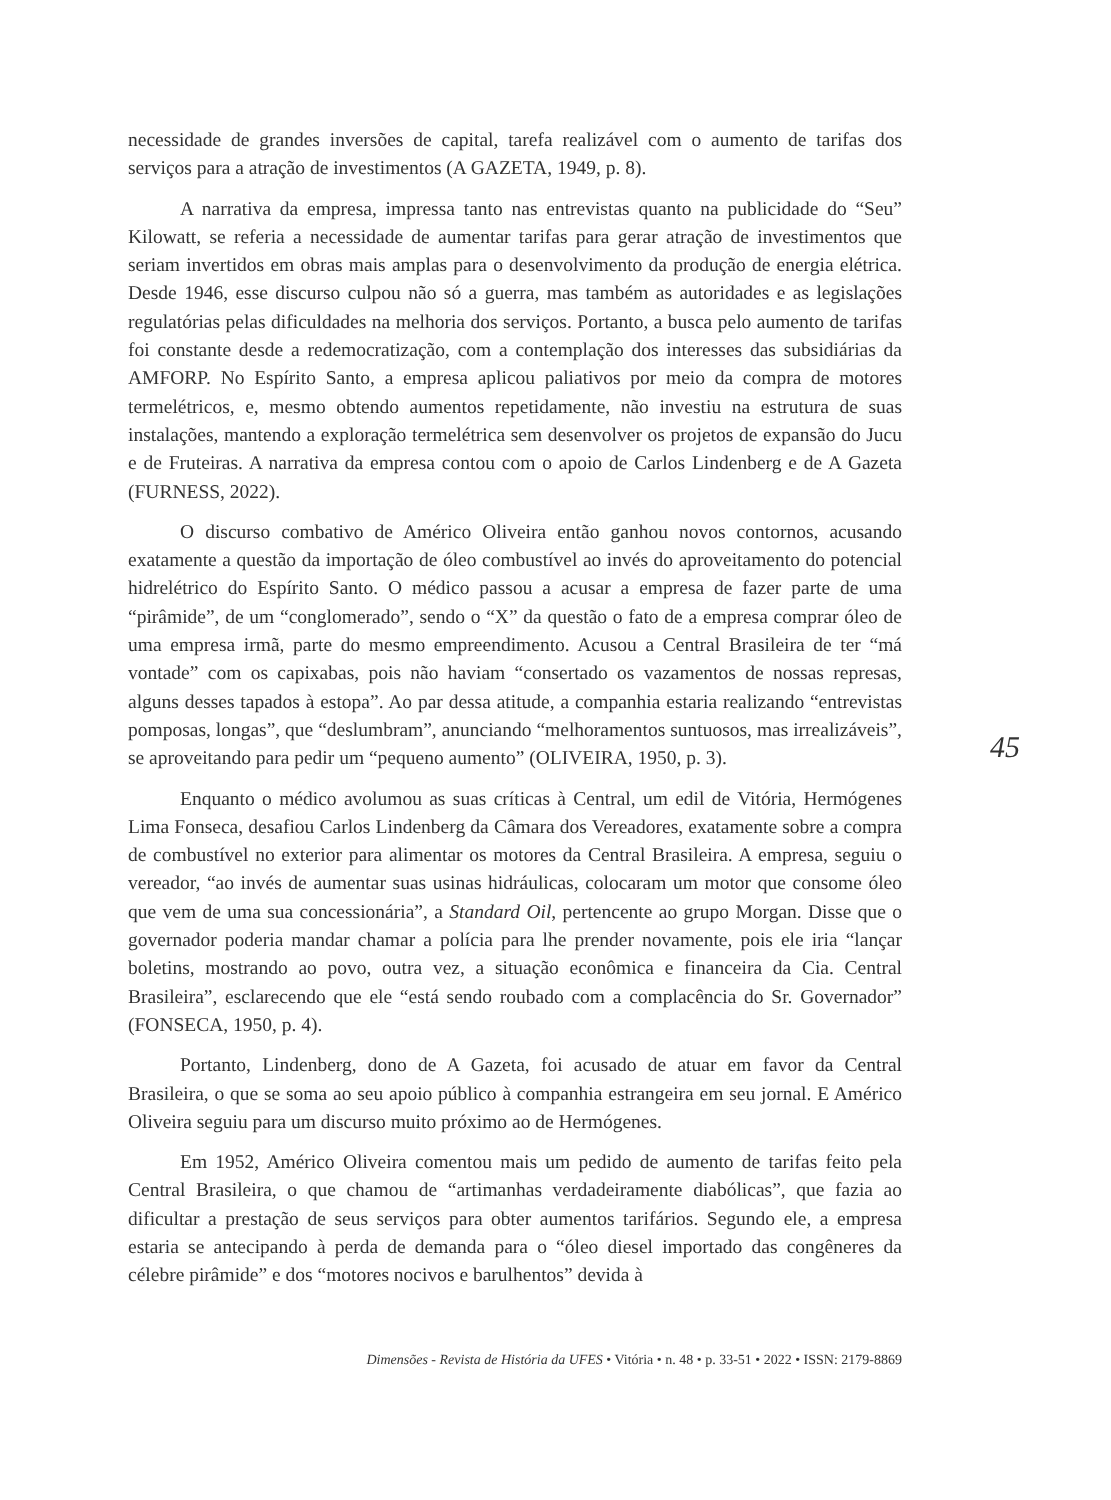necessidade de grandes inversões de capital, tarefa realizável com o aumento de tarifas dos serviços para a atração de investimentos (A GAZETA, 1949, p. 8).
A narrativa da empresa, impressa tanto nas entrevistas quanto na publicidade do “Seu” Kilowatt, se referia a necessidade de aumentar tarifas para gerar atração de investimentos que seriam invertidos em obras mais amplas para o desenvolvimento da produção de energia elétrica. Desde 1946, esse discurso culpou não só a guerra, mas também as autoridades e as legislações regulatórias pelas dificuldades na melhoria dos serviços. Portanto, a busca pelo aumento de tarifas foi constante desde a redemocratização, com a contemplação dos interesses das subsidiárias da AMFORP. No Espírito Santo, a empresa aplicou paliativos por meio da compra de motores termelétricos, e, mesmo obtendo aumentos repetidamente, não investiu na estrutura de suas instalações, mantendo a exploração termelétrica sem desenvolver os projetos de expansão do Jucu e de Fruteiras. A narrativa da empresa contou com o apoio de Carlos Lindenberg e de A Gazeta (FURNESS, 2022).
O discurso combativo de Américo Oliveira então ganhou novos contornos, acusando exatamente a questão da importação de óleo combustível ao invés do aproveitamento do potencial hidrelétrico do Espírito Santo. O médico passou a acusar a empresa de fazer parte de uma “pirâmide”, de um “conglomerado”, sendo o “X” da questão o fato de a empresa comprar óleo de uma empresa irmã, parte do mesmo empreendimento. Acusou a Central Brasileira de ter “má vontade” com os capixabas, pois não haviam “consertado os vazamentos de nossas represas, alguns desses tapados à estopa”. Ao par dessa atitude, a companhia estaria realizando “entrevistas pomposas, longas”, que “deslumbram”, anunciando “melhoramentos suntuosos, mas irrealizáveis”, se aproveitando para pedir um “pequeno aumento” (OLIVEIRA, 1950, p. 3).
Enquanto o médico avolumou as suas críticas à Central, um edil de Vitória, Hermógenes Lima Fonseca, desafiou Carlos Lindenberg da Câmara dos Vereadores, exatamente sobre a compra de combustível no exterior para alimentar os motores da Central Brasileira. A empresa, seguiu o vereador, “ao invés de aumentar suas usinas hidráulicas, colocaram um motor que consome óleo que vem de uma sua concessionária”, a Standard Oil, pertencente ao grupo Morgan. Disse que o governador poderia mandar chamar a polícia para lhe prender novamente, pois ele iria “lançar boletins, mostrando ao povo, outra vez, a situação econômica e financeira da Cia. Central Brasileira”, esclarecendo que ele “está sendo roubado com a complacência do Sr. Governador” (FONSECA, 1950, p. 4).
Portanto, Lindenberg, dono de A Gazeta, foi acusado de atuar em favor da Central Brasileira, o que se soma ao seu apoio público à companhia estrangeira em seu jornal. E Américo Oliveira seguiu para um discurso muito próximo ao de Hermógenes.
Em 1952, Américo Oliveira comentou mais um pedido de aumento de tarifas feito pela Central Brasileira, o que chamou de “artimanhas verdadeiramente diabólicas”, que fazia ao dificultar a prestação de seus serviços para obter aumentos tarifários. Segundo ele, a empresa estaria se antecipando à perda de demanda para o “óleo diesel importado das congêneres da célebre pirâmide” e dos “motores nocivos e barulhentos” devida à
45
Dimensões - Revista de História da UFES • Vitória • n. 48 • p. 33-51 • 2022 • ISSN: 2179-8869